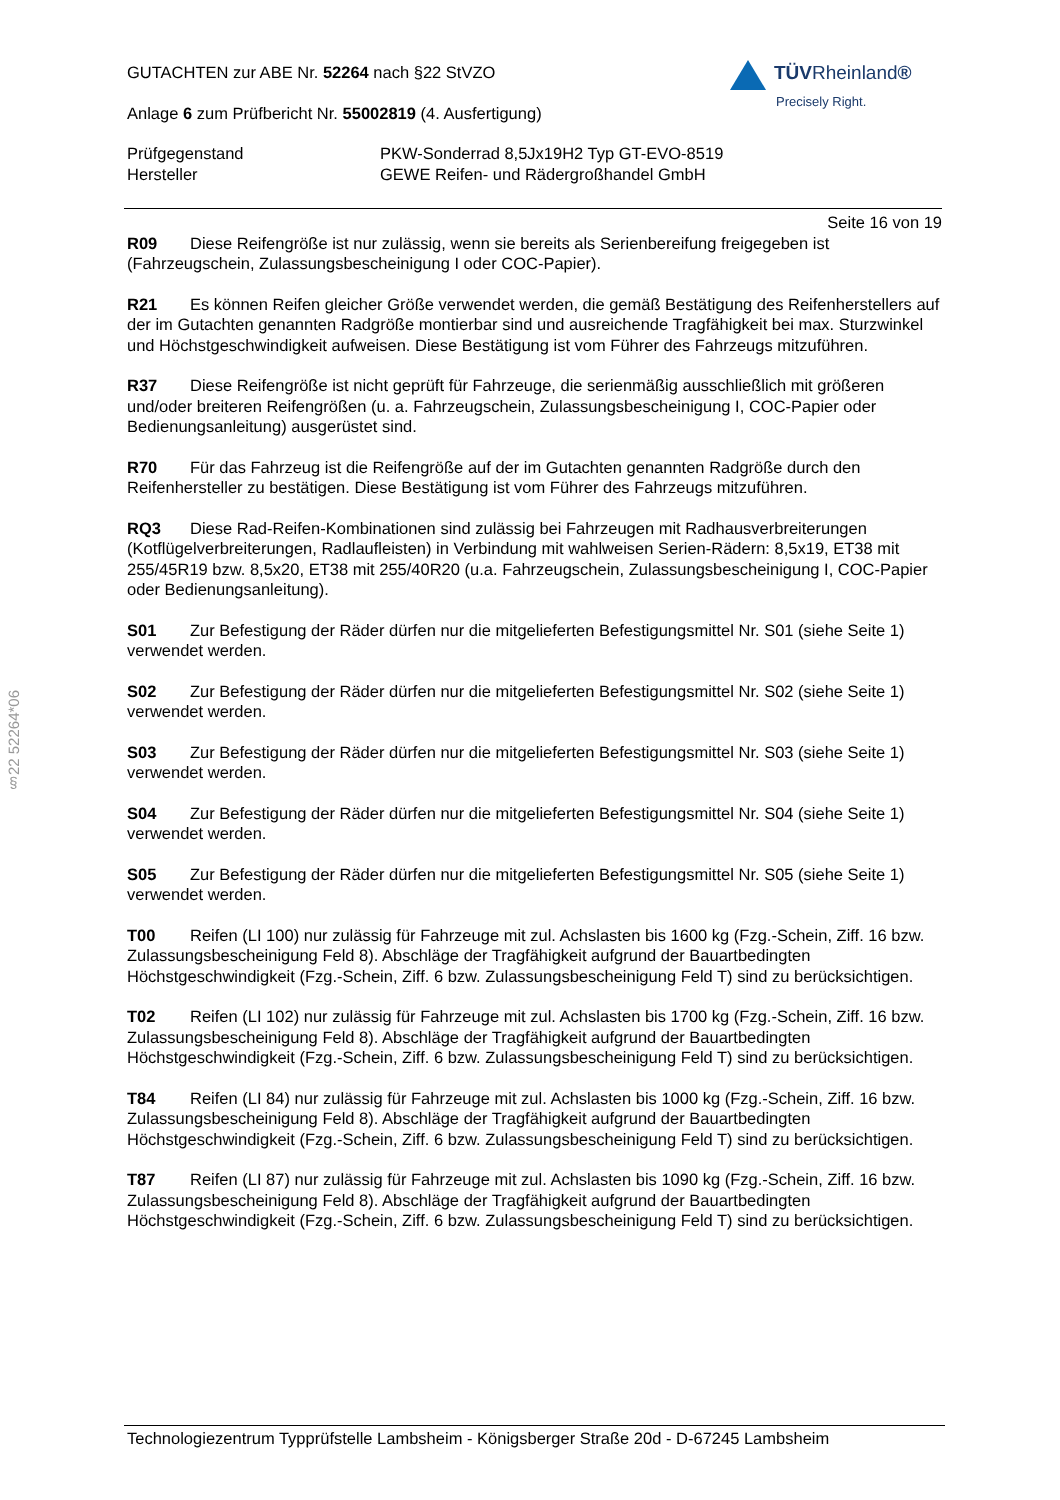GUTACHTEN zur ABE Nr. 52264 nach §22 StVZO
Anlage 6 zum Prüfbericht Nr. 55002819 (4. Ausfertigung)
Prüfgegenstand PKW-Sonderrad 8,5Jx19H2 Typ GT-EVO-8519
Hersteller GEWE Reifen- und Rädergroßhandel GmbH
TÜVRheinland®
Precisely Right.
Seite 16 von 19
R09 Diese Reifengröße ist nur zulässig, wenn sie bereits als Serienbereifung freigegeben ist (Fahrzeugschein, Zulassungsbescheinigung I oder COC-Papier).
R21 Es können Reifen gleicher Größe verwendet werden, die gemäß Bestätigung des Reifenherstellers auf der im Gutachten genannten Radgröße montierbar sind und ausreichende Tragfähigkeit bei max. Sturzwinkel und Höchstgeschwindigkeit aufweisen. Diese Bestätigung ist vom Führer des Fahrzeugs mitzuführen.
R37 Diese Reifengröße ist nicht geprüft für Fahrzeuge, die serienmäßig ausschließlich mit größeren und/oder breiteren Reifengrößen (u. a. Fahrzeugschein, Zulassungsbescheinigung I, COC-Papier oder Bedienungsanleitung) ausgerüstet sind.
R70 Für das Fahrzeug ist die Reifengröße auf der im Gutachten genannten Radgröße durch den Reifenhersteller zu bestätigen. Diese Bestätigung ist vom Führer des Fahrzeugs mitzuführen.
RQ3 Diese Rad-Reifen-Kombinationen sind zulässig bei Fahrzeugen mit Radhausverbreiterungen (Kotflügelverbreiterungen, Radlaufleisten) in Verbindung mit wahlweisen Serien-Rädern: 8,5x19, ET38 mit 255/45R19 bzw. 8,5x20, ET38 mit 255/40R20 (u.a. Fahrzeugschein, Zulassungsbescheinigung I, COC-Papier oder Bedienungsanleitung).
S01 Zur Befestigung der Räder dürfen nur die mitgelieferten Befestigungsmittel Nr. S01 (siehe Seite 1) verwendet werden.
S02 Zur Befestigung der Räder dürfen nur die mitgelieferten Befestigungsmittel Nr. S02 (siehe Seite 1) verwendet werden.
S03 Zur Befestigung der Räder dürfen nur die mitgelieferten Befestigungsmittel Nr. S03 (siehe Seite 1) verwendet werden.
S04 Zur Befestigung der Räder dürfen nur die mitgelieferten Befestigungsmittel Nr. S04 (siehe Seite 1) verwendet werden.
S05 Zur Befestigung der Räder dürfen nur die mitgelieferten Befestigungsmittel Nr. S05 (siehe Seite 1) verwendet werden.
T00 Reifen (LI 100) nur zulässig für Fahrzeuge mit zul. Achslasten bis 1600 kg (Fzg.-Schein, Ziff. 16 bzw. Zulassungsbescheinigung Feld 8). Abschläge der Tragfähigkeit aufgrund der Bauartbedingten Höchstgeschwindigkeit (Fzg.-Schein, Ziff. 6 bzw. Zulassungsbescheinigung Feld T) sind zu berücksichtigen.
T02 Reifen (LI 102) nur zulässig für Fahrzeuge mit zul. Achslasten bis 1700 kg (Fzg.-Schein, Ziff. 16 bzw. Zulassungsbescheinigung Feld 8). Abschläge der Tragfähigkeit aufgrund der Bauartbedingten Höchstgeschwindigkeit (Fzg.-Schein, Ziff. 6 bzw. Zulassungsbescheinigung Feld T) sind zu berücksichtigen.
T84 Reifen (LI 84) nur zulässig für Fahrzeuge mit zul. Achslasten bis 1000 kg (Fzg.-Schein, Ziff. 16 bzw. Zulassungsbescheinigung Feld 8). Abschläge der Tragfähigkeit aufgrund der Bauartbedingten Höchstgeschwindigkeit (Fzg.-Schein, Ziff. 6 bzw. Zulassungsbescheinigung Feld T) sind zu berücksichtigen.
T87 Reifen (LI 87) nur zulässig für Fahrzeuge mit zul. Achslasten bis 1090 kg (Fzg.-Schein, Ziff. 16 bzw. Zulassungsbescheinigung Feld 8). Abschläge der Tragfähigkeit aufgrund der Bauartbedingten Höchstgeschwindigkeit (Fzg.-Schein, Ziff. 6 bzw. Zulassungsbescheinigung Feld T) sind zu berücksichtigen.
§22 52264*06
Technologiezentrum Typprüfstelle Lambsheim - Königsberger Straße 20d - D-67245 Lambsheim